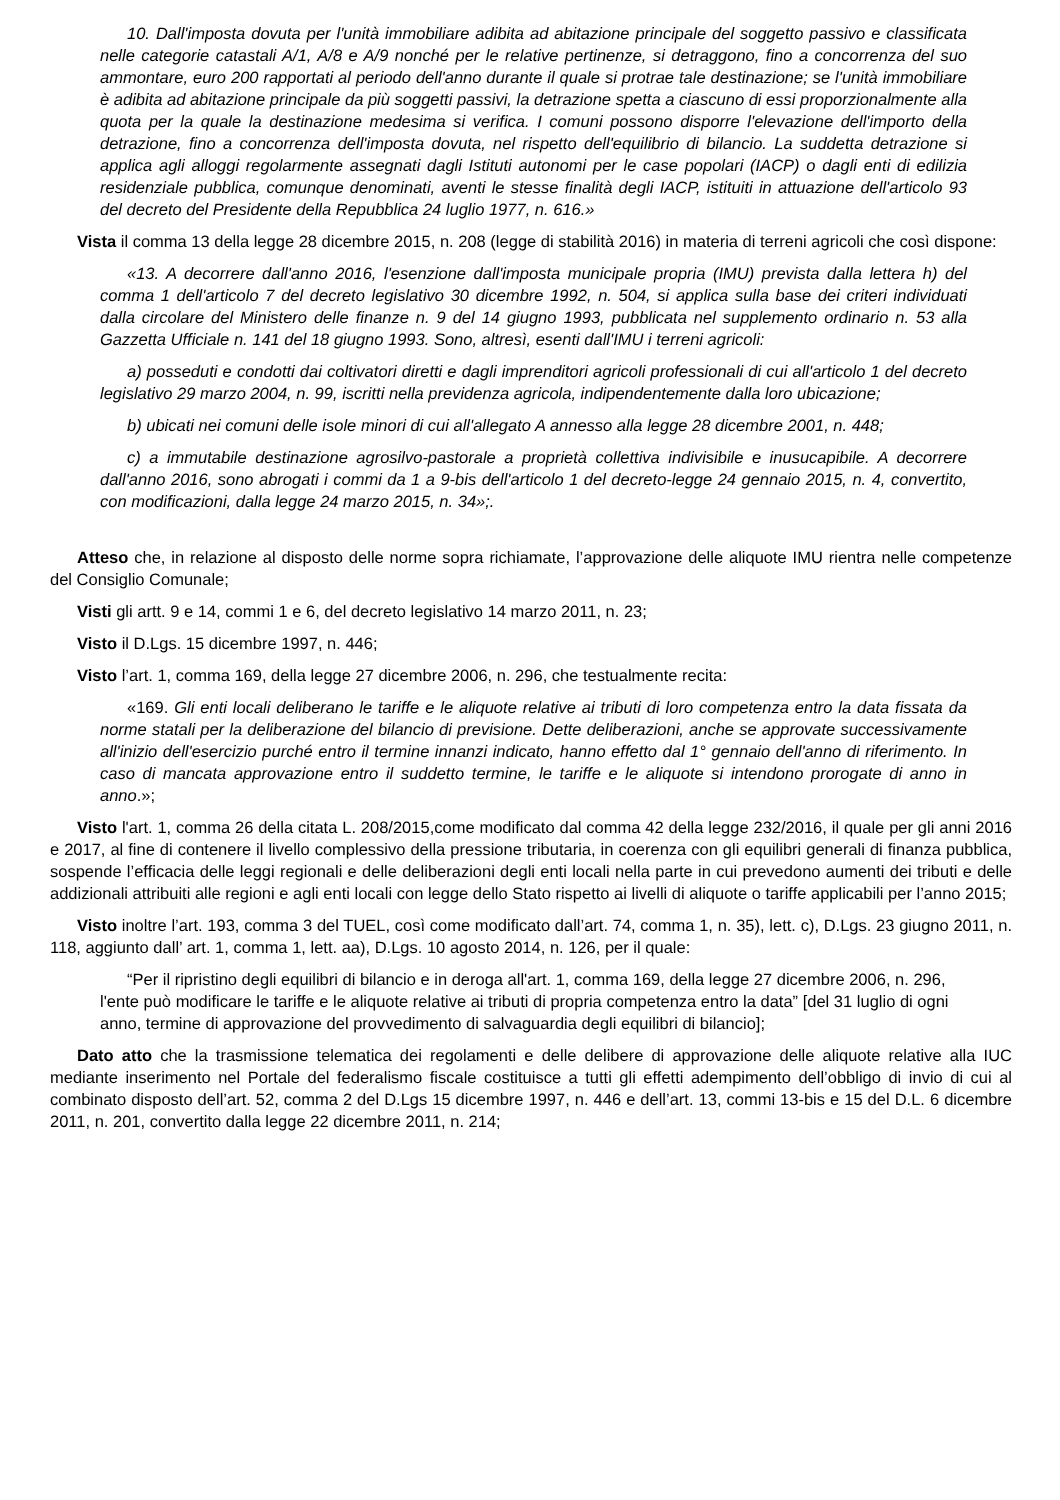10. Dall'imposta dovuta per l'unità immobiliare adibita ad abitazione principale del soggetto passivo e classificata nelle categorie catastali A/1, A/8 e A/9 nonché per le relative pertinenze, si detraggono, fino a concorrenza del suo ammontare, euro 200 rapportati al periodo dell'anno durante il quale si protrae tale destinazione; se l'unità immobiliare è adibita ad abitazione principale da più soggetti passivi, la detrazione spetta a ciascuno di essi proporzionalmente alla quota per la quale la destinazione medesima si verifica. I comuni possono disporre l'elevazione dell'importo della detrazione, fino a concorrenza dell'imposta dovuta, nel rispetto dell'equilibrio di bilancio. La suddetta detrazione si applica agli alloggi regolarmente assegnati dagli Istituti autonomi per le case popolari (IACP) o dagli enti di edilizia residenziale pubblica, comunque denominati, aventi le stesse finalità degli IACP, istituiti in attuazione dell'articolo 93 del decreto del Presidente della Repubblica 24 luglio 1977, n. 616.»
Vista il comma 13 della legge 28 dicembre 2015, n. 208 (legge di stabilità 2016) in materia di terreni agricoli che così dispone:
«13. A decorrere dall'anno 2016, l'esenzione dall'imposta municipale propria (IMU) prevista dalla lettera h) del comma 1 dell'articolo 7 del decreto legislativo 30 dicembre 1992, n. 504, si applica sulla base dei criteri individuati dalla circolare del Ministero delle finanze n. 9 del 14 giugno 1993, pubblicata nel supplemento ordinario n. 53 alla Gazzetta Ufficiale n. 141 del 18 giugno 1993. Sono, altresì, esenti dall'IMU i terreni agricoli:
a) posseduti e condotti dai coltivatori diretti e dagli imprenditori agricoli professionali di cui all'articolo 1 del decreto legislativo 29 marzo 2004, n. 99, iscritti nella previdenza agricola, indipendentemente dalla loro ubicazione;
b) ubicati nei comuni delle isole minori di cui all'allegato A annesso alla legge 28 dicembre 2001, n. 448;
c) a immutabile destinazione agrosilvo-pastorale a proprietà collettiva indivisibile e inusucapibile. A decorrere dall'anno 2016, sono abrogati i commi da 1 a 9-bis dell'articolo 1 del decreto-legge 24 gennaio 2015, n. 4, convertito, con modificazioni, dalla legge 24 marzo 2015, n. 34»;.
Atteso che, in relazione al disposto delle norme sopra richiamate, l’approvazione delle aliquote IMU rientra nelle competenze del Consiglio Comunale;
Visti gli artt. 9 e 14, commi 1 e 6, del decreto legislativo 14 marzo 2011, n. 23;
Visto il D.Lgs. 15 dicembre 1997, n. 446;
Visto l’art. 1, comma 169, della legge 27 dicembre 2006, n. 296, che testualmente recita:
«169. Gli enti locali deliberano le tariffe e le aliquote relative ai tributi di loro competenza entro la data fissata da norme statali per la deliberazione del bilancio di previsione. Dette deliberazioni, anche se approvate successivamente all'inizio dell'esercizio purché entro il termine innanzi indicato, hanno effetto dal 1° gennaio dell'anno di riferimento. In caso di mancata approvazione entro il suddetto termine, le tariffe e le aliquote si intendono prorogate di anno in anno.»;
Visto l'art. 1, comma 26 della citata L. 208/2015,come modificato dal comma 42 della legge 232/2016, il quale per gli anni 2016 e 2017, al fine di contenere il livello complessivo della pressione tributaria, in coerenza con gli equilibri generali di finanza pubblica, sospende l’efficacia delle leggi regionali e delle deliberazioni degli enti locali nella parte in cui prevedono aumenti dei tributi e delle addizionali attribuiti alle regioni e agli enti locali con legge dello Stato rispetto ai livelli di aliquote o tariffe applicabili per l’anno 2015;
Visto inoltre l’art. 193, comma 3 del TUEL, così come modificato dall’art. 74, comma 1, n. 35), lett. c), D.Lgs. 23 giugno 2011, n. 118, aggiunto dall’ art. 1, comma 1, lett. aa), D.Lgs. 10 agosto 2014, n. 126, per il quale:
“Per il ripristino degli equilibri di bilancio e in deroga all'art. 1, comma 169, della legge 27 dicembre 2006, n. 296, l'ente può modificare le tariffe e le aliquote relative ai tributi di propria competenza entro la data” [del 31 luglio di ogni anno, termine di approvazione del provvedimento di salvaguardia degli equilibri di bilancio];
Dato atto che la trasmissione telematica dei regolamenti e delle delibere di approvazione delle aliquote relative alla IUC mediante inserimento nel Portale del federalismo fiscale costituisce a tutti gli effetti adempimento dell’obbligo di invio di cui al combinato disposto dell’art. 52, comma 2 del D.Lgs 15 dicembre 1997, n. 446 e dell’art. 13, commi 13-bis e 15 del D.L. 6 dicembre 2011, n. 201, convertito dalla legge 22 dicembre 2011, n. 214;